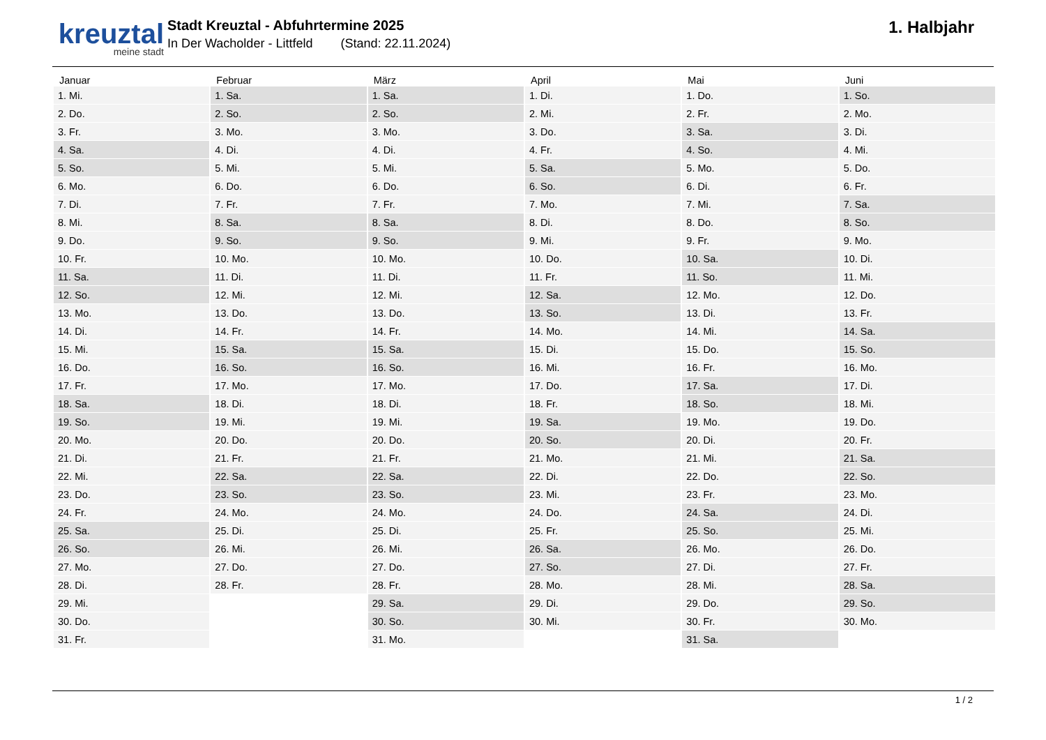kreuztal
meine stadt
Stadt Kreuztal - Abfuhrtermine 2025
In Der Wacholder - Littfeld (Stand: 22.11.2024)
1. Halbjahr
| Januar | Februar | März | April | Mai | Juni |
| --- | --- | --- | --- | --- | --- |
| 1. Mi. | 1. Sa. | 1. Sa. | 1. Di. | 1. Do. | 1. So. |
| 2. Do. | 2. So. | 2. So. | 2. Mi. | 2. Fr. | 2. Mo. |
| 3. Fr. | 3. Mo. | 3. Mo. | 3. Do. | 3. Sa. | 3. Di. |
| 4. Sa. | 4. Di. | 4. Di. | 4. Fr. | 4. So. | 4. Mi. |
| 5. So. | 5. Mi. | 5. Mi. | 5. Sa. | 5. Mo. | 5. Do. |
| 6. Mo. | 6. Do. | 6. Do. | 6. So. | 6. Di. | 6. Fr. |
| 7. Di. | 7. Fr. | 7. Fr. | 7. Mo. | 7. Mi. | 7. Sa. |
| 8. Mi. | 8. Sa. | 8. Sa. | 8. Di. | 8. Do. | 8. So. |
| 9. Do. | 9. So. | 9. So. | 9. Mi. | 9. Fr. | 9. Mo. |
| 10. Fr. | 10. Mo. | 10. Mo. | 10. Do. | 10. Sa. | 10. Di. |
| 11. Sa. | 11. Di. | 11. Di. | 11. Fr. | 11. So. | 11. Mi. |
| 12. So. | 12. Mi. | 12. Mi. | 12. Sa. | 12. Mo. | 12. Do. |
| 13. Mo. | 13. Do. | 13. Do. | 13. So. | 13. Di. | 13. Fr. |
| 14. Di. | 14. Fr. | 14. Fr. | 14. Mo. | 14. Mi. | 14. Sa. |
| 15. Mi. | 15. Sa. | 15. Sa. | 15. Di. | 15. Do. | 15. So. |
| 16. Do. | 16. So. | 16. So. | 16. Mi. | 16. Fr. | 16. Mo. |
| 17. Fr. | 17. Mo. | 17. Mo. | 17. Do. | 17. Sa. | 17. Di. |
| 18. Sa. | 18. Di. | 18. Di. | 18. Fr. | 18. So. | 18. Mi. |
| 19. So. | 19. Mi. | 19. Mi. | 19. Sa. | 19. Mo. | 19. Do. |
| 20. Mo. | 20. Do. | 20. Do. | 20. So. | 20. Di. | 20. Fr. |
| 21. Di. | 21. Fr. | 21. Fr. | 21. Mo. | 21. Mi. | 21. Sa. |
| 22. Mi. | 22. Sa. | 22. Sa. | 22. Di. | 22. Do. | 22. So. |
| 23. Do. | 23. So. | 23. So. | 23. Mi. | 23. Fr. | 23. Mo. |
| 24. Fr. | 24. Mo. | 24. Mo. | 24. Do. | 24. Sa. | 24. Di. |
| 25. Sa. | 25. Di. | 25. Di. | 25. Fr. | 25. So. | 25. Mi. |
| 26. So. | 26. Mi. | 26. Mi. | 26. Sa. | 26. Mo. | 26. Do. |
| 27. Mo. | 27. Do. | 27. Do. | 27. So. | 27. Di. | 27. Fr. |
| 28. Di. | 28. Fr. | 28. Fr. | 28. Mo. | 28. Mi. | 28. Sa. |
| 29. Mi. | | 29. Sa. | 29. Di. | 29. Do. | 29. So. |
| 30. Do. | | 30. So. | 30. Mi. | 30. Fr. | 30. Mo. |
| 31. Fr. | | 31. Mo. | | 31. Sa. | |
1 / 2